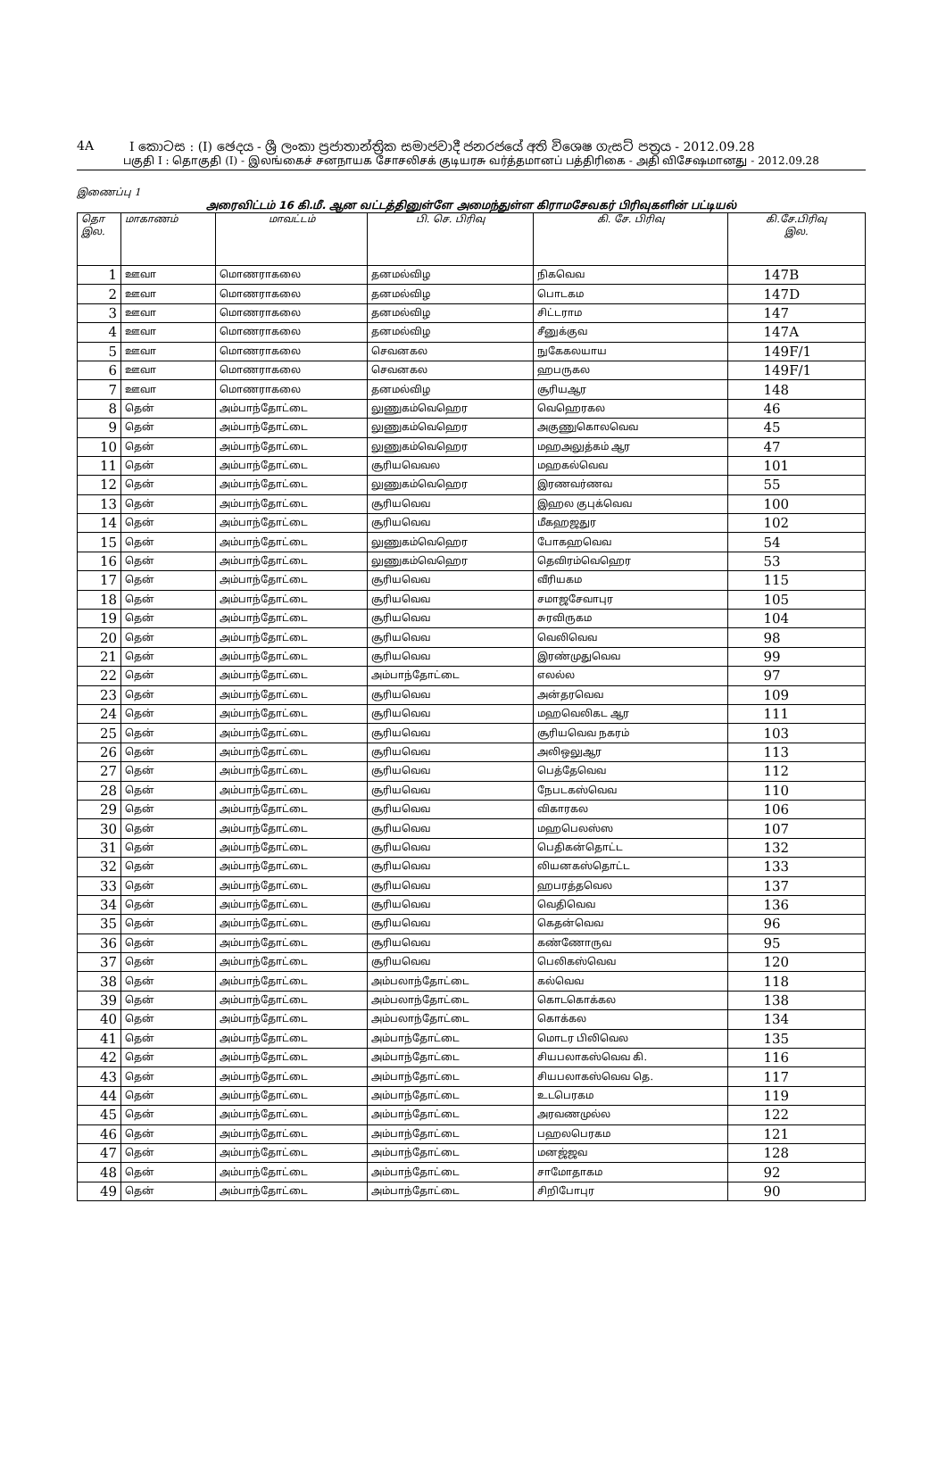4A I කොටස : (I) ඡෙදය - ශ්‍රී ලංකා ප්‍රජාතාන්ත්‍රික සමාජවාදී ජනරජයේ අති විශෙෂ ගැසට් පත්‍රය - 2012.09.28
பகுதி I : தொகுதி (I) - இலங்கைச் சனநாயக சோசலிசக் குடியரசு வர்த்தமானப் பத்திரிகை - அதி விசேஷமானது - 2012.09.28
இணைப்பு 1
அரைவிட்டம் 16 கி.மீ. ஆன வட்டத்தினுள்ளே அமைந்துள்ள கிராமசேவகர் பிரிவுகளின் பட்டியல்
| தொ இல. | மாகாணம் | மாவட்டம் | பி. செ. பிரிவு | கி. சே. பிரிவு | கி.சே.பிரிவு இல. |
| --- | --- | --- | --- | --- | --- |
| 1 | ஊவா | மொணராகலை | தனமல்விழ | நிகவெவ | 147B |
| 2 | ஊவா | மொணராகலை | தனமல்விழ | பொடகம | 147D |
| 3 | ஊவா | மொணராகலை | தனமல்விழ | சிட்டராம | 147 |
| 4 | ஊவா | மொணராகலை | தனமல்விழ | சீனுக்குவ | 147A |
| 5 | ஊவா | மொணராகலை | செவனகல | நுகேகலயாய | 149F/1 |
| 6 | ஊவா | மொணராகலை | செவனகல | ஹபருகல | 149F/1 |
| 7 | ஊவா | மொணராகலை | தனமல்விழ | சூரியஆர | 148 |
| 8 | தென் | அம்பாந்தோட்டை | லுணுகம்வெஹெர | வெஹெரகல | 46 |
| 9 | தென் | அம்பாந்தோட்டை | லுணுகம்வெஹெர | அகுணுகொலவெவ | 45 |
| 10 | தென் | அம்பாந்தோட்டை | லுணுகம்வெஹெர | மஹஅலுத்கம் ஆர | 47 |
| 11 | தென் | அம்பாந்தோட்டை | சூரியவெவல | மஹகல்வெவ | 101 |
| 12 | தென் | அம்பாந்தோட்டை | லுணுகம்வெஹெர | இரணவர்ணவ | 55 |
| 13 | தென் | அம்பாந்தோட்டை | சூரியவெவ | இஹல குபுக்வெவ | 100 |
| 14 | தென் | அம்பாந்தோட்டை | சூரியவெவ | மீகஹஜதுர | 102 |
| 15 | தென் | அம்பாந்தோட்டை | லுணுகம்வெஹெர | போகஹவெவ | 54 |
| 16 | தென் | அம்பாந்தோட்டை | லுணுகம்வெஹெர | தெவிரம்வெஹெர | 53 |
| 17 | தென் | அம்பாந்தோட்டை | சூரியவெவ | வீரியகம | 115 |
| 18 | தென் | அம்பாந்தோட்டை | சூரியவெவ | சமாஜசேவாபுர | 105 |
| 19 | தென் | அம்பாந்தோட்டை | சூரியவெவ | சுரவிருகம | 104 |
| 20 | தென் | அம்பாந்தோட்டை | சூரியவெவ | வெலிவெவ | 98 |
| 21 | தென் | அம்பாந்தோட்டை | சூரியவெவ | இரண்முதுவெவ | 99 |
| 22 | தென் | அம்பாந்தோட்டை | அம்பாந்தோட்டை | எலல்ல | 97 |
| 23 | தென் | அம்பாந்தோட்டை | சூரியவெவ | அன்தரவெவ | 109 |
| 24 | தென் | அம்பாந்தோட்டை | சூரியவெவ | மஹவெலிகட ஆர | 111 |
| 25 | தென் | அம்பாந்தோட்டை | சூரியவெவ | சூரியவெவ நகரம் | 103 |
| 26 | தென் | அம்பாந்தோட்டை | சூரியவெவ | அலிஒலுஆர | 113 |
| 27 | தென் | அம்பாந்தோட்டை | சூரியவெவ | பெத்தேவெவ | 112 |
| 28 | தென் | அம்பாந்தோட்டை | சூரியவெவ | நேபடகஸ்வெவ | 110 |
| 29 | தென் | அம்பாந்தோட்டை | சூரியவெவ | விகாரகல | 106 |
| 30 | தென் | அம்பாந்தோட்டை | சூரியவெவ | மஹபெலஸ்ஸ | 107 |
| 31 | தென் | அம்பாந்தோட்டை | சூரியவெவ | பெதிகன்தொட்ட | 132 |
| 32 | தென் | அம்பாந்தோட்டை | சூரியவெவ | லியனகஸ்தொட்ட | 133 |
| 33 | தென் | அம்பாந்தோட்டை | சூரியவெவ | ஹபரத்தவெல | 137 |
| 34 | தென் | அம்பாந்தோட்டை | சூரியவெவ | வெதிவெவ | 136 |
| 35 | தென் | அம்பாந்தோட்டை | சூரியவெவ | கெதன்வெவ | 96 |
| 36 | தென் | அம்பாந்தோட்டை | சூரியவெவ | கண்ணோருவ | 95 |
| 37 | தென் | அம்பாந்தோட்டை | சூரியவெவ | பெலிகஸ்வெவ | 120 |
| 38 | தென் | அம்பாந்தோட்டை | அம்பலாந்தோட்டை | கல்வெவ | 118 |
| 39 | தென் | அம்பாந்தோட்டை | அம்பலாந்தோட்டை | கொடகொக்கல | 138 |
| 40 | தென் | அம்பாந்தோட்டை | அம்பலாந்தோட்டை | கொக்கல | 134 |
| 41 | தென் | அம்பாந்தோட்டை | அம்பாந்தோட்டை | மொடர பிலிவெல | 135 |
| 42 | தென் | அம்பாந்தோட்டை | அம்பாந்தோட்டை | சியபலாகஸ்வெவ கி. | 116 |
| 43 | தென் | அம்பாந்தோட்டை | அம்பாந்தோட்டை | சியபலாகஸ்வெவ தெ. | 117 |
| 44 | தென் | அம்பாந்தோட்டை | அம்பாந்தோட்டை | உடபெரகம | 119 |
| 45 | தென் | அம்பாந்தோட்டை | அம்பாந்தோட்டை | அரவணமுல்ல | 122 |
| 46 | தென் | அம்பாந்தோட்டை | அம்பாந்தோட்டை | பஹலபெரகம | 121 |
| 47 | தென் | அம்பாந்தோட்டை | அம்பாந்தோட்டை | மனஜ்ஜவ | 128 |
| 48 | தென் | அம்பாந்தோட்டை | அம்பாந்தோட்டை | சாமோதாகம | 92 |
| 49 | தென் | அம்பாந்தோட்டை | அம்பாந்தோட்டை | சிறிபோபுர | 90 |